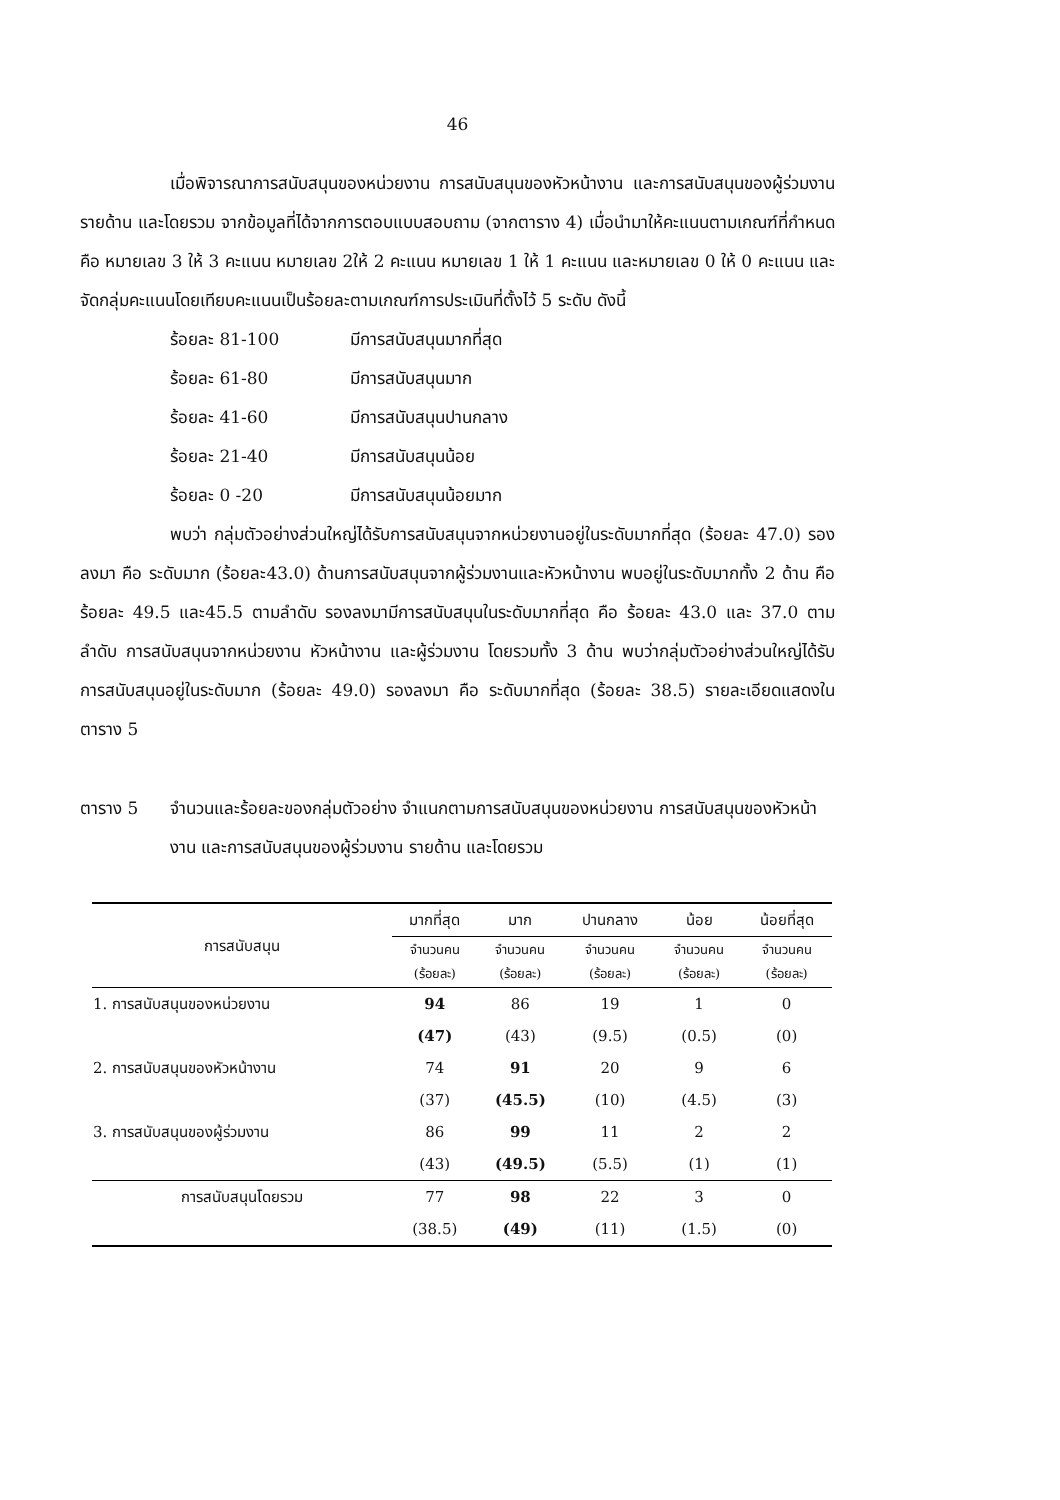46
เมื่อพิจารณาการสนับสนุนของหน่วยงาน การสนับสนุนของหัวหน้างาน และการสนับสนุนของผู้ร่วมงานรายด้าน และโดยรวม จากข้อมูลที่ได้จากการตอบแบบสอบถาม (จากตาราง 4) เมื่อนำมาให้คะแนนตามเกณฑ์ที่กำหนด คือ หมายเลข 3 ให้ 3 คะแนน หมายเลข 2ให้ 2 คะแนน หมายเลข 1 ให้ 1 คะแนน และหมายเลข 0 ให้ 0 คะแนน และจัดกลุ่มคะแนนโดยเทียบคะแนนเป็นร้อยละตามเกณฑ์การประเมินที่ตั้งไว้ 5 ระดับ ดังนี้
ร้อยละ 81-100 มีการสนับสนุนมากที่สุด ร้อยละ 61-80 มีการสนับสนุนมาก ร้อยละ 41-60 มีการสนับสนุนปานกลาง ร้อยละ 21-40 มีการสนับสนุนน้อย ร้อยละ 0 -20 มีการสนับสนุนน้อยมาก
พบว่า กลุ่มตัวอย่างส่วนใหญ่ได้รับการสนับสนุนจากหน่วยงานอยู่ในระดับมากที่สุด (ร้อยละ 47.0) รองลงมา คือ ระดับมาก (ร้อยละ43.0) ด้านการสนับสนุนจากผู้ร่วมงานและหัวหน้างาน พบอยู่ในระดับมากทั้ง 2 ด้าน คือ ร้อยละ 49.5 และ45.5 ตามลำดับ รองลงมามีการสนับสนุนในระดับมากที่สุด คือ ร้อยละ 43.0 และ 37.0 ตามลำดับ การสนับสนุนจากหน่วยงาน หัวหน้างาน และผู้ร่วมงาน โดยรวมทั้ง 3 ด้าน พบว่ากลุ่มตัวอย่างส่วนใหญ่ได้รับการสนับสนุนอยู่ในระดับมาก (ร้อยละ 49.0) รองลงมา คือ ระดับมากที่สุด (ร้อยละ 38.5) รายละเอียดแสดงในตาราง 5
ตาราง 5 จำนวนและร้อยละของกลุ่มตัวอย่าง จำแนกตามการสนับสนุนของหน่วยงาน การสนับสนุนของหัวหน้างาน และการสนับสนุนของผู้ร่วมงาน รายด้าน และโดยรวม
| การสนับสนุน | มากที่สุด | มาก | ปานกลาง | น้อย | น้อยที่สุด |
| --- | --- | --- | --- | --- | --- |
| | จำนวนคน (ร้อยละ) | จำนวนคน (ร้อยละ) | จำนวนคน (ร้อยละ) | จำนวนคน (ร้อยละ) | จำนวนคน (ร้อยละ) |
| 1. การสนับสนุนของหน่วยงาน | 94 | 86 | 19 | 1 | 0 |
| | (47) | (43) | (9.5) | (0.5) | (0) |
| 2. การสนับสนุนของหัวหน้างาน | 74 | 91 | 20 | 9 | 6 |
| | (37) | (45.5) | (10) | (4.5) | (3) |
| 3. การสนับสนุนของผู้ร่วมงาน | 86 | 99 | 11 | 2 | 2 |
| | (43) | (49.5) | (5.5) | (1) | (1) |
| การสนับสนุนโดยรวม | 77 | 98 | 22 | 3 | 0 |
| | (38.5) | (49) | (11) | (1.5) | (0) |